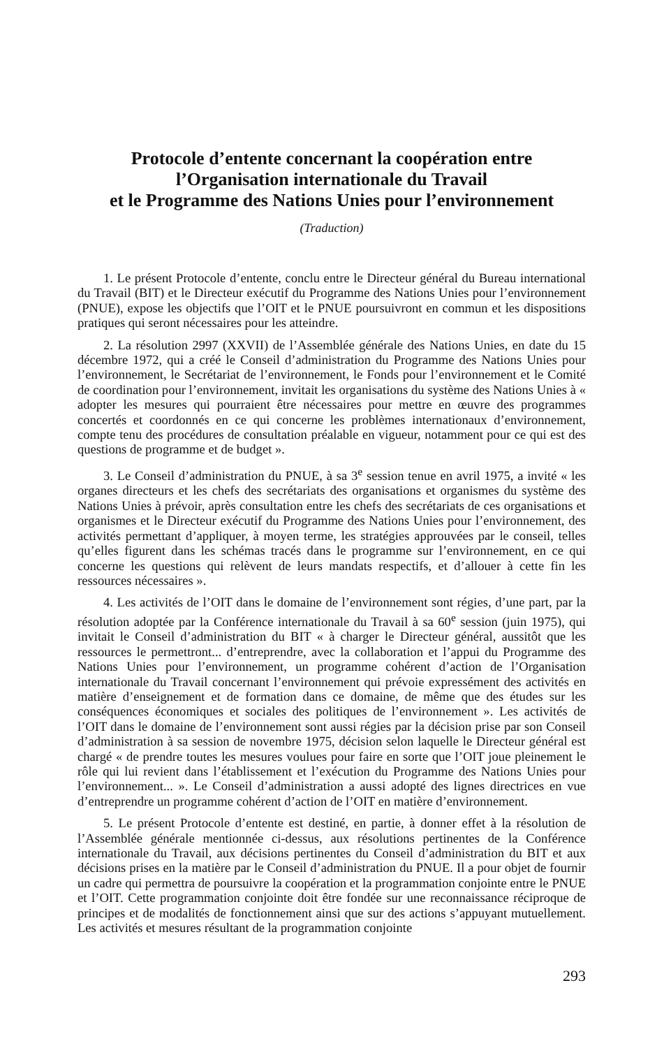Protocole d’entente concernant la coopération entre
l’Organisation internationale du Travail
et le Programme des Nations Unies pour l’environnement
(Traduction)
1. Le présent Protocole d’entente, conclu entre le Directeur général du Bureau international du Travail (BIT) et le Directeur exécutif du Programme des Nations Unies pour l’environnement (PNUE), expose les objectifs que l’OIT et le PNUE poursuivront en commun et les dispositions pratiques qui seront nécessaires pour les atteindre.
2. La résolution 2997 (XXVII) de l’Assemblée générale des Nations Unies, en date du 15 décembre 1972, qui a créé le Conseil d’administration du Programme des Nations Unies pour l’environnement, le Secrétariat de l’environnement, le Fonds pour l’environnement et le Comité de coordination pour l’environnement, invitait les organisations du système des Nations Unies à « adopter les mesures qui pourraient être nécessaires pour mettre en œuvre des programmes concertés et coordonnés en ce qui concerne les problèmes internationaux d’environnement, compte tenu des procédures de consultation préalable en vigueur, notamment pour ce qui est des questions de programme et de budget ».
3. Le Conseil d’administration du PNUE, à sa 3<sup>e</sup> session tenue en avril 1975, a invité « les organes directeurs et les chefs des secrétariats des organisations et organismes du système des Nations Unies à prévoir, après consultation entre les chefs des secrétariats de ces organisations et organismes et le Directeur exécutif du Programme des Nations Unies pour l’environnement, des activités permettant d’appliquer, à moyen terme, les stratégies approuvées par le conseil, telles qu’elles figurent dans les schémas tracés dans le programme sur l’environnement, en ce qui concerne les questions qui relèvent de leurs mandats respectifs, et d’allouer à cette fin les ressources nécessaires ».
4. Les activités de l’OIT dans le domaine de l’environnement sont régies, d’une part, par la résolution adoptée par la Conférence internationale du Travail à sa 60<sup>e</sup> session (juin 1975), qui invitait le Conseil d’administration du BIT « à charger le Directeur général, aussitôt que les ressources le permettront... d’entreprendre, avec la collaboration et l’appui du Programme des Nations Unies pour l’environnement, un programme cohérent d’action de l’Organisation internationale du Travail concernant l’environnement qui prévoie expressément des activités en matière d’enseignement et de formation dans ce domaine, de même que des études sur les conséquences économiques et sociales des politiques de l’environnement ». Les activités de l’OIT dans le domaine de l’environnement sont aussi régies par la décision prise par son Conseil d’administration à sa session de novembre 1975, décision selon laquelle le Directeur général est chargé « de prendre toutes les mesures voulues pour faire en sorte que l’OIT joue pleinement le rôle qui lui revient dans l’établissement et l’exécution du Programme des Nations Unies pour l’environnement... ». Le Conseil d’administration a aussi adopté des lignes directrices en vue d’entreprendre un programme cohérent d’action de l’OIT en matière d’environnement.
5. Le présent Protocole d’entente est destiné, en partie, à donner effet à la résolution de l’Assemblée générale mentionnée ci-dessus, aux résolutions pertinentes de la Conférence internationale du Travail, aux décisions pertinentes du Conseil d’administration du BIT et aux décisions prises en la matière par le Conseil d’administration du PNUE. Il a pour objet de fournir un cadre qui permettra de poursuivre la coopération et la programmation conjointe entre le PNUE et l’OIT. Cette programmation conjointe doit être fondée sur une reconnaissance réciproque de principes et de modalités de fonctionnement ainsi que sur des actions s’appuyant mutuellement. Les activités et mesures résultant de la programmation conjointe
293